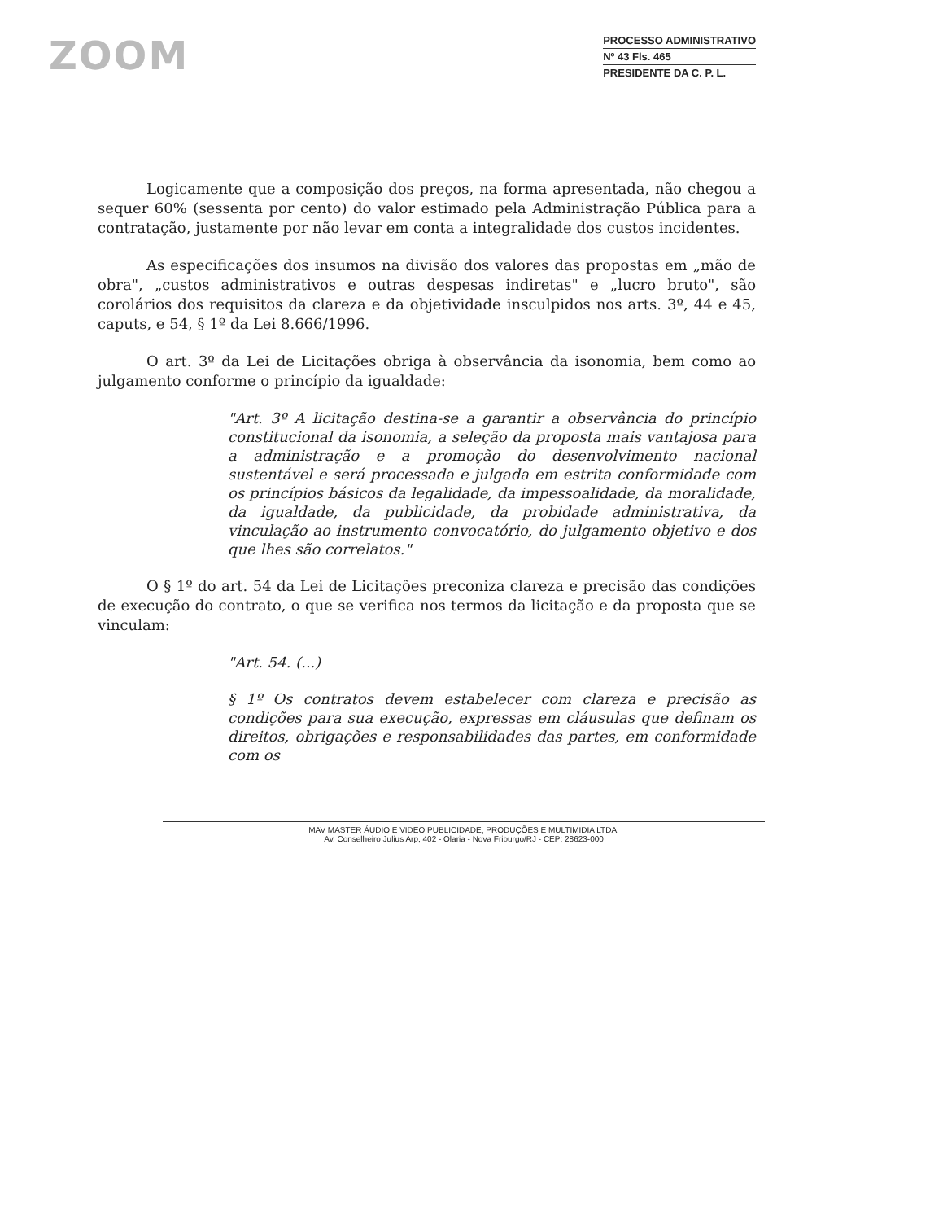ZOOM
PROCESSO ADMINISTRATIVO
Nº 43 Fls. 465
PRESIDENTE DA C. P. L.
Logicamente que a composição dos preços, na forma apresentada, não chegou a sequer 60% (sessenta por cento) do valor estimado pela Administração Pública para a contratação, justamente por não levar em conta a integralidade dos custos incidentes.
As especificações dos insumos na divisão dos valores das propostas em „mão de obra", „custos administrativos e outras despesas indiretas" e „lucro bruto", são corolários dos requisitos da clareza e da objetividade insculpidos nos arts. 3º, 44 e 45, caputs, e 54, § 1º da Lei 8.666/1996.
O art. 3º da Lei de Licitações obriga à observância da isonomia, bem como ao julgamento conforme o princípio da igualdade:
"Art. 3º A licitação destina-se a garantir a observância do princípio constitucional da isonomia, a seleção da proposta mais vantajosa para a administração e a promoção do desenvolvimento nacional sustentável e será processada e julgada em estrita conformidade com os princípios básicos da legalidade, da impessoalidade, da moralidade, da igualdade, da publicidade, da probidade administrativa, da vinculação ao instrumento convocatório, do julgamento objetivo e dos que lhes são correlatos."
O § 1º do art. 54 da Lei de Licitações preconiza clareza e precisão das condições de execução do contrato, o que se verifica nos termos da licitação e da proposta que se vinculam:
"Art. 54. (...)
§ 1º Os contratos devem estabelecer com clareza e precisão as condições para sua execução, expressas em cláusulas que definam os direitos, obrigações e responsabilidades das partes, em conformidade com os
MAV MASTER ÁUDIO E VIDEO PUBLICIDADE, PRODUÇÕES E MULTIMIDIA LTDA.
Av. Conselheiro Julius Arp, 402 - Olaria - Nova Friburgo/RJ - CEP: 28623-000